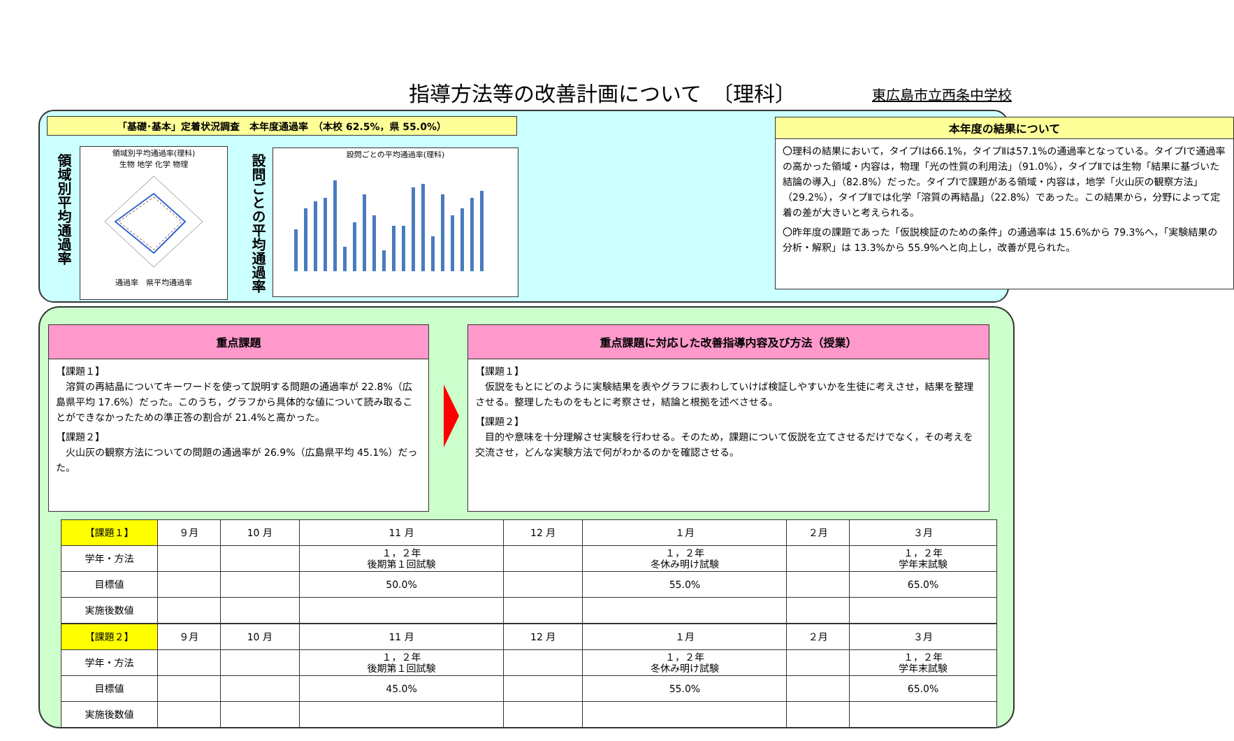指導方法等の改善計画について　〔理科〕
東広島市立西条中学校
「基礎･基本」定着状況調査　本年度通過率　（本校 62.5%，県 55.0%）
領域別平均通過率
領域別平均通過率(理科)
生物 地学 化学 物理
通過率　県平均通過率
設問ごとの平均通過率
設問ごとの平均通過率(理科)
本年度の結果について
〇理科の結果において，タイプⅠは66.1%，タイプⅡは57.1%の通過率となっている。タイプⅠで通過率の高かった領域・内容は，物理「光の性質の利用法」（91.0%），タイプⅡでは生物「結果に基づいた結論の導入」（82.8%）だった。タイプⅠで課題がある領域・内容は，地学「火山灰の観察方法」（29.2%），タイプⅡでは化学「溶質の再結晶」（22.8%）であった。この結果から，分野によって定着の差が大きいと考えられる。
〇昨年度の課題であった「仮説検証のための条件」の通過率は 15.6%から 79.3%へ，「実験結果の分析・解釈」は 13.3%から 55.9%へと向上し，改善が見られた。
重点課題
【課題１】
　溶質の再結晶についてキーワードを使って説明する問題の通過率が 22.8%（広島県平均 17.6%）だった。このうち，グラフから具体的な値について読み取ることができなかったための準正答の割合が 21.4%と高かった。
【課題２】
　火山灰の観察方法についての問題の通過率が 26.9%（広島県平均 45.1%）だった。
重点課題に対応した改善指導内容及び方法（授業）
【課題１】
　仮説をもとにどのように実験結果を表やグラフに表わしていけば検証しやすいかを生徒に考えさせ，結果を整理させる。整理したものをもとに考察させ，結論と根拠を述べさせる。
【課題２】
　目的や意味を十分理解させ実験を行わせる。そのため，課題について仮説を立てさせるだけでなく，その考えを交流させ，どんな実験方法で何がわかるのかを確認させる。
| 【課題１】 | ９月 | 10 月 | 11 月 | 12 月 | １月 | ２月 | ３月 |
| 学年・方法 | | | １，２年 後期第１回試験 | | １，２年 冬休み明け試験 | | １，２年 学年末試験 |
| 目標値 | | | 50.0% | | 55.0% | | 65.0% |
| 実施後数値 | | | | | | | |
| 【課題２】 | ９月 | 10 月 | 11 月 | 12 月 | １月 | ２月 | ３月 |
| 学年・方法 | | | １，２年 後期第１回試験 | | １，２年 冬休み明け試験 | | １，２年 学年末試験 |
| 目標値 | | | 45.0% | | 55.0% | | 65.0% |
| 実施後数値 | | | | | | | |